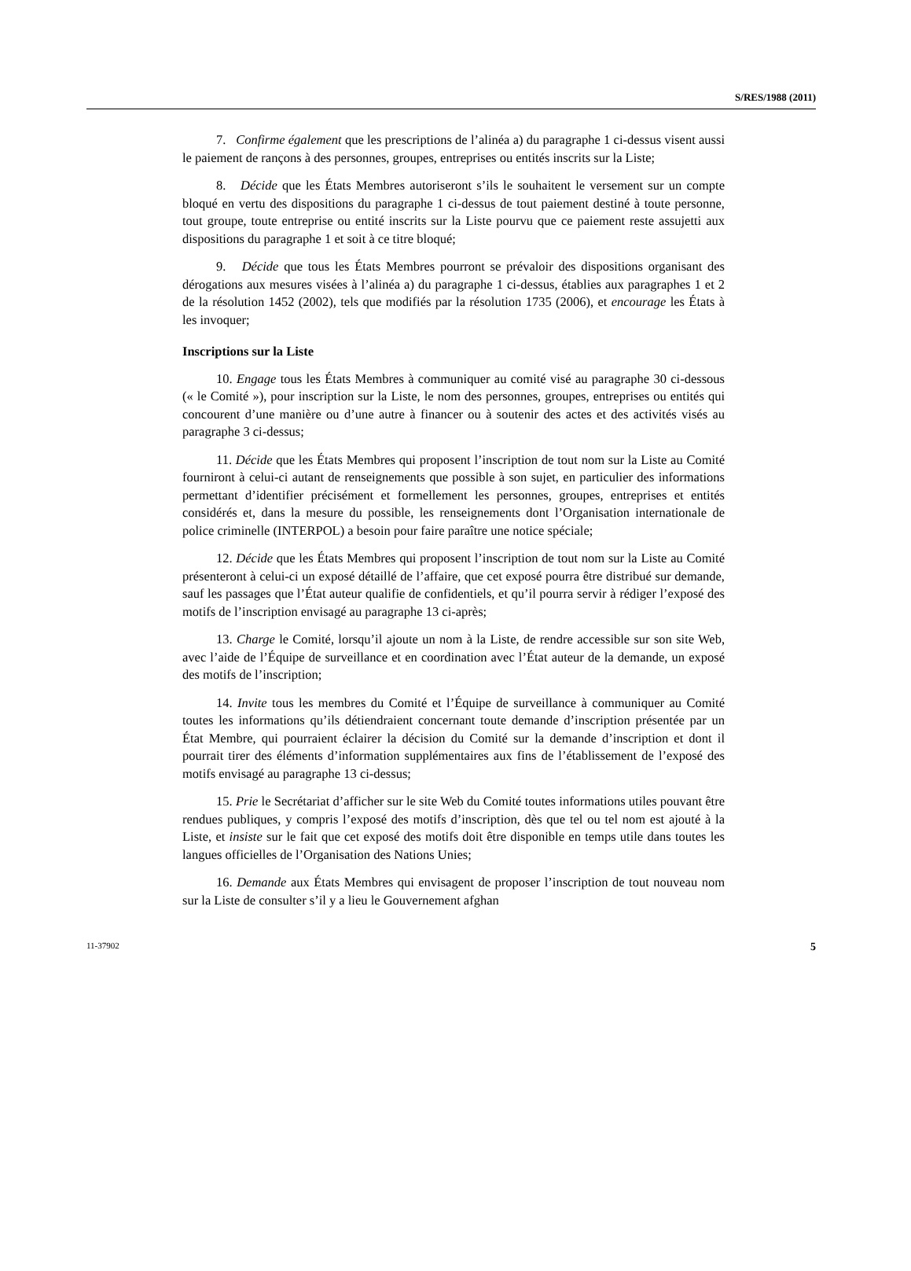S/RES/1988 (2011)
7. Confirme également que les prescriptions de l’alinéa a) du paragraphe 1 ci-dessus visent aussi le paiement de rançons à des personnes, groupes, entreprises ou entités inscrits sur la Liste;
8. Décide que les États Membres autoriseront s’ils le souhaitent le versement sur un compte bloqué en vertu des dispositions du paragraphe 1 ci-dessus de tout paiement destiné à toute personne, tout groupe, toute entreprise ou entité inscrits sur la Liste pourvu que ce paiement reste assujetti aux dispositions du paragraphe 1 et soit à ce titre bloqué;
9. Décide que tous les États Membres pourront se prévaloir des dispositions organisant des dérogations aux mesures visées à l’alinéa a) du paragraphe 1 ci-dessus, établies aux paragraphes 1 et 2 de la résolution 1452 (2002), tels que modifiés par la résolution 1735 (2006), et encourage les États à les invoquer;
Inscriptions sur la Liste
10. Engage tous les États Membres à communiquer au comité visé au paragraphe 30 ci-dessous (« le Comité »), pour inscription sur la Liste, le nom des personnes, groupes, entreprises ou entités qui concourent d’une manière ou d’une autre à financer ou à soutenir des actes et des activités visés au paragraphe 3 ci-dessus;
11. Décide que les États Membres qui proposent l’inscription de tout nom sur la Liste au Comité fourniront à celui-ci autant de renseignements que possible à son sujet, en particulier des informations permettant d’identifier précisément et formellement les personnes, groupes, entreprises et entités considérés et, dans la mesure du possible, les renseignements dont l’Organisation internationale de police criminelle (INTERPOL) a besoin pour faire paraître une notice spéciale;
12. Décide que les États Membres qui proposent l’inscription de tout nom sur la Liste au Comité présenteront à celui-ci un exposé détaillé de l’affaire, que cet exposé pourra être distribué sur demande, sauf les passages que l’État auteur qualifie de confidentiels, et qu’il pourra servir à rédiger l’exposé des motifs de l’inscription envisagé au paragraphe 13 ci-après;
13. Charge le Comité, lorsqu’il ajoute un nom à la Liste, de rendre accessible sur son site Web, avec l’aide de l’Équipe de surveillance et en coordination avec l’État auteur de la demande, un exposé des motifs de l’inscription;
14. Invite tous les membres du Comité et l’Équipe de surveillance à communiquer au Comité toutes les informations qu’ils détiendraient concernant toute demande d’inscription présentée par un État Membre, qui pourraient éclairer la décision du Comité sur la demande d’inscription et dont il pourrait tirer des éléments d’information supplémentaires aux fins de l’établissement de l’exposé des motifs envisagé au paragraphe 13 ci-dessus;
15. Prie le Secrétariat d’afficher sur le site Web du Comité toutes informations utiles pouvant être rendues publiques, y compris l’exposé des motifs d’inscription, dès que tel ou tel nom est ajouté à la Liste, et insiste sur le fait que cet exposé des motifs doit être disponible en temps utile dans toutes les langues officielles de l’Organisation des Nations Unies;
16. Demande aux États Membres qui envisagent de proposer l’inscription de tout nouveau nom sur la Liste de consulter s’il y a lieu le Gouvernement afghan
11-37902 5